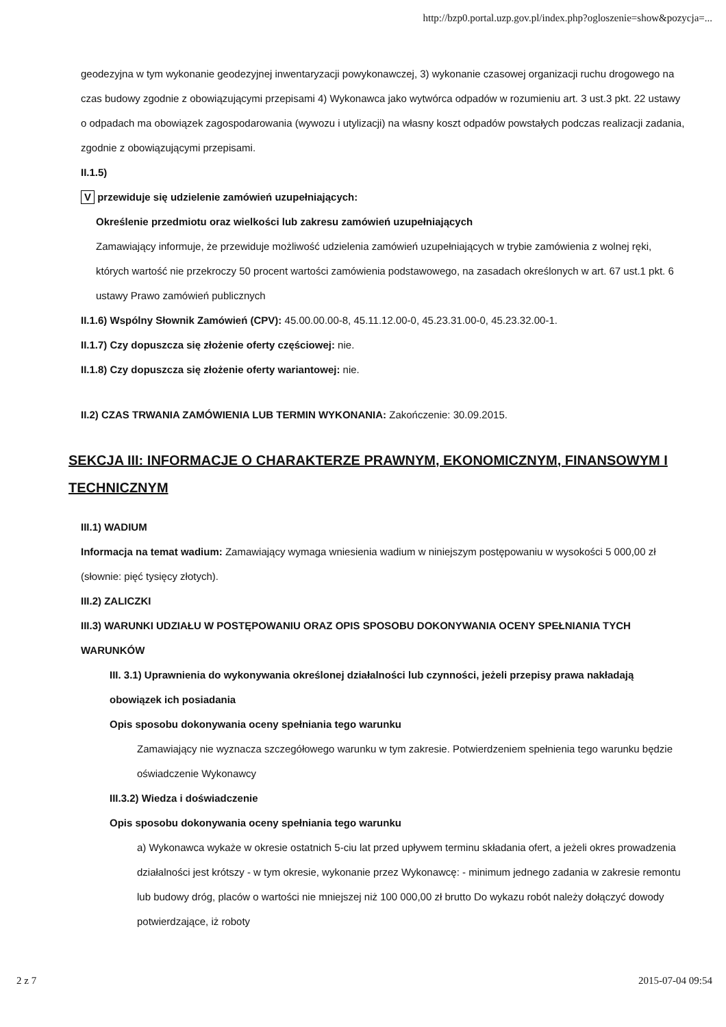http://bzp0.portal.uzp.gov.pl/index.php?ogloszenie=show&pozycja=...
geodezyjna w tym wykonanie geodezyjnej inwentaryzacji powykonawczej, 3) wykonanie czasowej organizacji ruchu drogowego na czas budowy zgodnie z obowiązującymi przepisami 4) Wykonawca jako wytwórca odpadów w rozumieniu art. 3 ust.3 pkt. 22 ustawy o odpadach ma obowiązek zagospodarowania (wywozu i utylizacji) na własny koszt odpadów powstałych podczas realizacji zadania, zgodnie z obowiązującymi przepisami.
II.1.5)
V przewiduje się udzielenie zamówień uzupełniających:
Określenie przedmiotu oraz wielkości lub zakresu zamówień uzupełniających
Zamawiający informuje, że przewiduje możliwość udzielenia zamówień uzupełniających w trybie zamówienia z wolnej ręki, których wartość nie przekroczy 50 procent wartości zamówienia podstawowego, na zasadach określonych w art. 67 ust.1 pkt. 6 ustawy Prawo zamówień publicznych
II.1.6) Wspólny Słownik Zamówień (CPV): 45.00.00.00-8, 45.11.12.00-0, 45.23.31.00-0, 45.23.32.00-1.
II.1.7) Czy dopuszcza się złożenie oferty częściowej: nie.
II.1.8) Czy dopuszcza się złożenie oferty wariantowej: nie.
II.2) CZAS TRWANIA ZAMÓWIENIA LUB TERMIN WYKONANIA: Zakończenie: 30.09.2015.
SEKCJA III: INFORMACJE O CHARAKTERZE PRAWNYM, EKONOMICZNYM, FINANSOWYM I TECHNICZNYM
III.1) WADIUM
Informacja na temat wadium: Zamawiający wymaga wniesienia wadium w niniejszym postępowaniu w wysokości 5 000,00 zł (słownie: pięć tysięcy złotych).
III.2) ZALICZKI
III.3) WARUNKI UDZIAŁU W POSTĘPOWANIU ORAZ OPIS SPOSOBU DOKONYWANIA OCENY SPEŁNIANIA TYCH WARUNKÓW
III. 3.1) Uprawnienia do wykonywania określonej działalności lub czynności, jeżeli przepisy prawa nakładają obowiązek ich posiadania
Opis sposobu dokonywania oceny spełniania tego warunku
Zamawiający nie wyznacza szczegółowego warunku w tym zakresie. Potwierdzeniem spełnienia tego warunku będzie oświadczenie Wykonawcy
III.3.2) Wiedza i doświadczenie
Opis sposobu dokonywania oceny spełniania tego warunku
a) Wykonawca wykaże w okresie ostatnich 5-ciu lat przed upływem terminu składania ofert, a jeżeli okres prowadzenia działalności jest krótszy - w tym okresie, wykonanie przez Wykonawcę: - minimum jednego zadania w zakresie remontu lub budowy dróg, placów o wartości nie mniejszej niż 100 000,00 zł brutto Do wykazu robót należy dołączyć dowody potwierdzające, iż roboty
2 z 7 2015-07-04 09:54